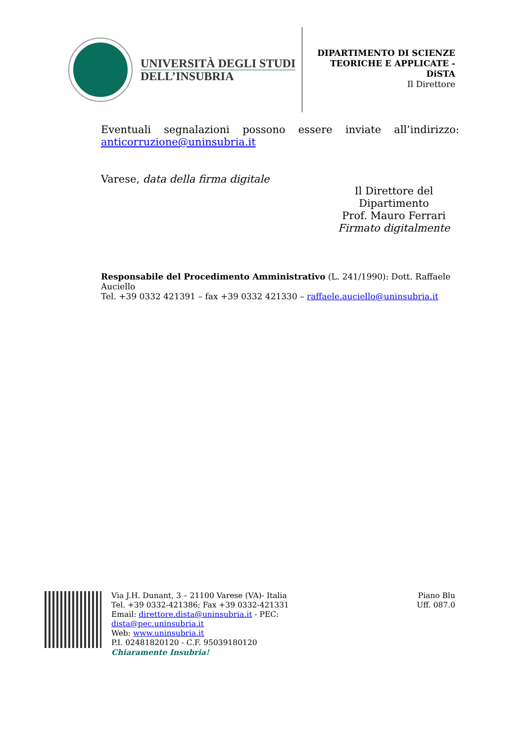UNIVERSITÀ DEGLI STUDI
DELL’INSUBRIA
DIPARTIMENTO DI SCIENZE
TEORICHE E APPLICATE -
DiSTA
Il Direttore
Eventuali segnalazioni possono essere inviate all’indirizzo:
anticorruzione@uninsubria.it
Varese, data della firma digitale
Il Direttore del
Dipartimento
Prof. Mauro Ferrari
Firmato digitalmente
Responsabile del Procedimento Amministrativo (L. 241/1990): Dott. Raffaele Auciello
Tel. +39 0332 421391 – fax +39 0332 421330 – raffaele.auciello@uninsubria.it
Via J.H. Dunant, 3 – 21100 Varese (VA)- Italia
Tel. +39 0332-421386; Fax +39 0332-421331
Email: direttore.dista@uninsubria.it - PEC:
dista@pec.uninsubria.it
Web: www.uninsubria.it
P.I. 02481820120 - C.F. 95039180120
Chiaramente Insubria!
Piano Blu
Uff. 087.0